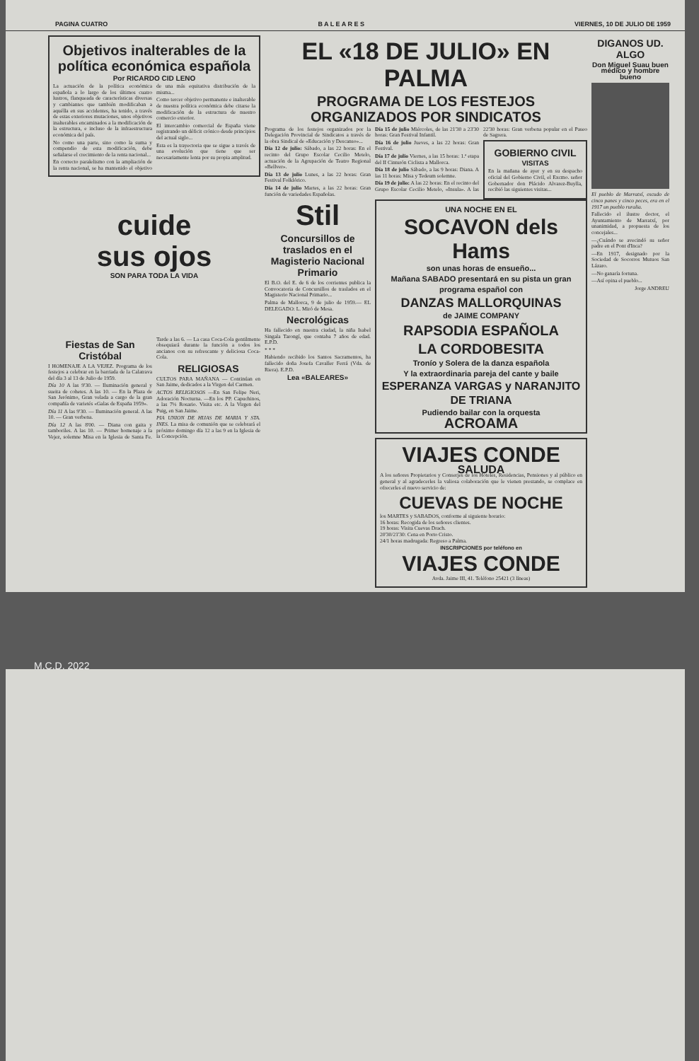PAGINA CUATRO B A L E A R E S VIERNES, 10 DE JULIO DE 1959
Objetivos inalterables de la política económica española
Por RICARDO CID LENO
La actuación de la política económica española a lo largo de los últimos cuatro lustros, flanqueada de características diversas y cambiantes que también modificaban a aquélla en sus accidentes, ha tenido, a través de estas exteriores mutaciones, unos objetivos inalterables encaminados a la modificación de la estructura, e incluso de la infraestructura económica del país.
No como una parte, sino como la suma y compendio de esta modificación, debe señalarse el crecimiento de la renta nacional...
En correcto paralelismo con la ampliación de la renta nacional, se ha mantenido el objetivo de una más equitativa distribución de la misma...
Como tercer objetivo permanente e inalterable de nuestra política económica debe citarse la modificación de la estructura de nuestro comercio exterior.
El intercambio comercial de España viene registrando un déficit crónico desde principios del actual siglo...
Esta es la trayectoria que se sigue a través de una evolución que tiene que ser necesariamente lenta por su propia amplitud.
cuide
sus ojos
SON PARA TODA LA VIDA
Fiestas de San Cristóbal
I HOMENAJE A LA VEJEZ. Programa de los festejos a celebrar en la barriada de la Calatrava del día 3 al 13 de Julio de 1959.
Día 10 A las 9'30. — Iluminación general y sueita de cohetes. A las 10. — En la Plaza de San Jerónimo, Gran velada a cargo de la gran compañía de varietés «Galas de España 1959».
Día 11 A las 9'30. — Iluminación general. A las 10. — Gran verbena.
Día 12 A las 8'00. — Diana con gaita y tamboriles. A las 10. — Primer homenaje a la Vejez, solemne Misa en la Iglesia de Santa Fe. Tarde a las 6. — La casa Coca-Cola gentilmente obsequiará durante la función a todos los ancianos con su refrescante y deliciosa Coca-Cola.
RELIGIOSAS
CULTOS PARA MAÑANA — Continúan en San Jaime, dedicados a la Virgen del Carmen.
ACTOS RELIGIOSOS —En San Felipe Neri, Adoración Nocturna. —En los PP. Capuchinos, a las 7½ Rosario. Visita etc. A la Virgen del Puig, en San Jaime.
PIA UNION DE HIJAS DE MARIA Y STA. INES. La misa de comunión que se celebrará el próximo domingo día 12 a las 9 en la Iglesia de la Concepción.
EL «18 DE JULIO» EN PALMA
PROGRAMA DE LOS FESTEJOS ORGANIZADOS POR SINDICATOS
Programa de los festejos organizados por la Delegación Provincial de Sindicatos a través de la obra Sindical de «Educación y Descanso»...
Día 12 de julio: Sábado, a las 22 horas: En el recinto del Grupo Escolar Cecilio Metelo, actuación de la Agrupación de Teatro Regional «Bellver».
Día 13 de julio Lunes, a las 22 horas: Gran Festival Folklórico.
Día 14 de julio Martes, a las 22 horas: Gran función de variedades Españolas.
Stil
Concursillos de traslados en el Magisterio Nacional Primario
El B.O. del E. de 6 de los corrientes publica la Convocatoria de Concursillos de traslados en el Magisterio Nacional Primario...
Palma de Mallorca, 9 de julio de 1959.— EL DELEGADO: L. Miró de Mesa.
Necrológicas
Ha fallecido en nuestra ciudad, la niña Isabel Singala Tarongí, que contaba 7 años de edad. E.P.D.
* * *
Habiendo recibido los Santos Sacramentos, ha fallecido doña Josefa Cavaller Ferrá (Vda. de Riera). E.P.D.
Lea «BALEARES»
Día 15 de julio Miércoles, de las 21'30 a 23'30 horas: Gran Festival Infantil.
Día 16 de julio Jueves, a las 22 horas: Gran Festival.
Día 17 de julio Viernes, a las 15 horas: 1.ª etapa del II Cinturón Ciclista a Mallorca.
Día 18 de julio Sábado, a las 9 horas: Diana. A las 11 horas: Misa y Tedeum solemne.
Día 19 de julio: A las 22 horas: En el recinto del Grupo Escolar Cecilio Metelo, «Insula». A las 22'30 horas: Gran verbena popular en el Paseo de Sagrera.
GOBIERNO CIVIL
VISITAS
En la mañana de ayer y en su despacho oficial del Gobierno Civil, el Excmo. señor Gobernador don Plácido Alvarez-Buylla, recibió las siguientes visitas...
UNA NOCHE EN EL
SOCAVON dels Hams
son unas horas de ensueño...
Mañana SABADO presentará en su pista un gran programa español con
DANZAS MALLORQUINAS
de JAIME COMPANY
RAPSODIA ESPAÑOLA
LA CORDOBESITA
Tronío y Solera de la danza española
Y la extraordinaria pareja del cante y baile
ESPERANZA VARGAS y NARANJITO DE TRIANA
Pudiendo bailar con la orquesta
ACROAMA
VIAJES CONDE
SALUDA
A los señores Propietarios y Conserjes de los Hoteles, Residencias, Pensiones y al público en general y al agradecerles la valiosa colaboración que le vienen prestando, se complace en ofrecerles el nuevo servicio de:
CUEVAS DE NOCHE
los MARTES y SABADOS, conforme al siguiente horario:
16 horas: Recogida de los señores clientes.
19 horas: Visita Cuevas Drach.
20'30/21'30: Cena en Porto Cristo.
24/1 horas madrugada: Regreso a Palma.
INSCRIPCIONES por teléfono en
VIAJES CONDE
Avda. Jaime III, 41. Teléfono 25421 (3 líneas)
DIGANOS UD. ALGO
Don Miguel Suau buen médico y hombre bueno
El pueblo de Marratxí, escudo de cinco panes y cinco peces, era en el 1917 un pueblo ruralia.
Fallecido el ilustre doctor, el Ayuntamiento de Marratxí, por unanimidad, a propuesta de los concejales...
—¿Cuándo se avecindó su señor padre en el Pont d'Inca?
—En 1917, designado por la Sociedad de Socorros Mutuos San Lázaro.
—No ganaría fortuna.
—Así opina el pueblo...
Jorge ANDREU
M.C.D. 2022